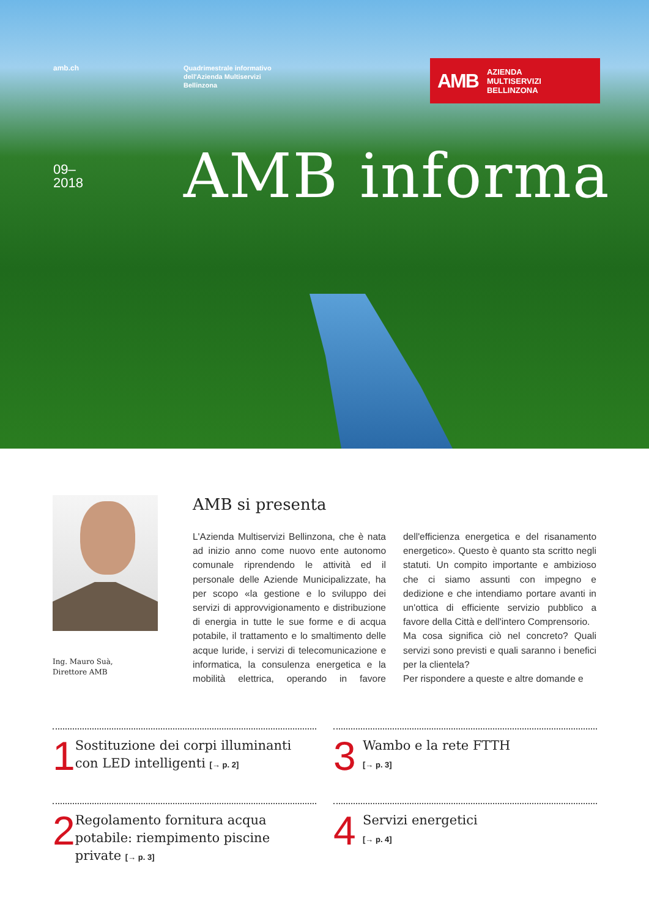amb.ch
Quadrimestrale informativo
dell'Azienda Multiservizi
Bellinzona
AMB AZIENDA
MULTISERVIZI
BELLINZONA
09–
2018
AMB informa
Ing. Mauro Suà,
Direttore AMB
AMB si presenta
L'Azienda Multiservizi Bellinzona, che è nata ad inizio anno come nuovo ente autonomo comunale riprendendo le attività ed il personale delle Aziende Municipalizzate, ha per scopo «la gestione e lo sviluppo dei servizi di approvvigionamento e distribuzione di energia in tutte le sue forme e di acqua potabile, il trattamento e lo smaltimento delle acque luride, i servizi di telecomunicazione e informatica, la consulenza energetica e la mobilità elettrica, operando in favore dell'efficienza energetica e del risanamento energetico». Questo è quanto sta scritto negli statuti. Un compito importante e ambizioso che ci siamo assunti con impegno e dedizione e che intendiamo portare avanti in un'ottica di efficiente servizio pubblico a favore della Città e dell'intero Comprensorio.
Ma cosa significa ciò nel concreto? Quali servizi sono previsti e quali saranno i benefici per la clientela?
Per rispondere a queste e altre domande e
1
Sostituzione dei corpi illuminanti con LED intelligenti [→ p. 2]
3
Wambo e la rete FTTH
[→ p. 3]
2
Regolamento fornitura acqua potabile: riempimento piscine private [→ p. 3]
4
Servizi energetici
[→ p. 4]